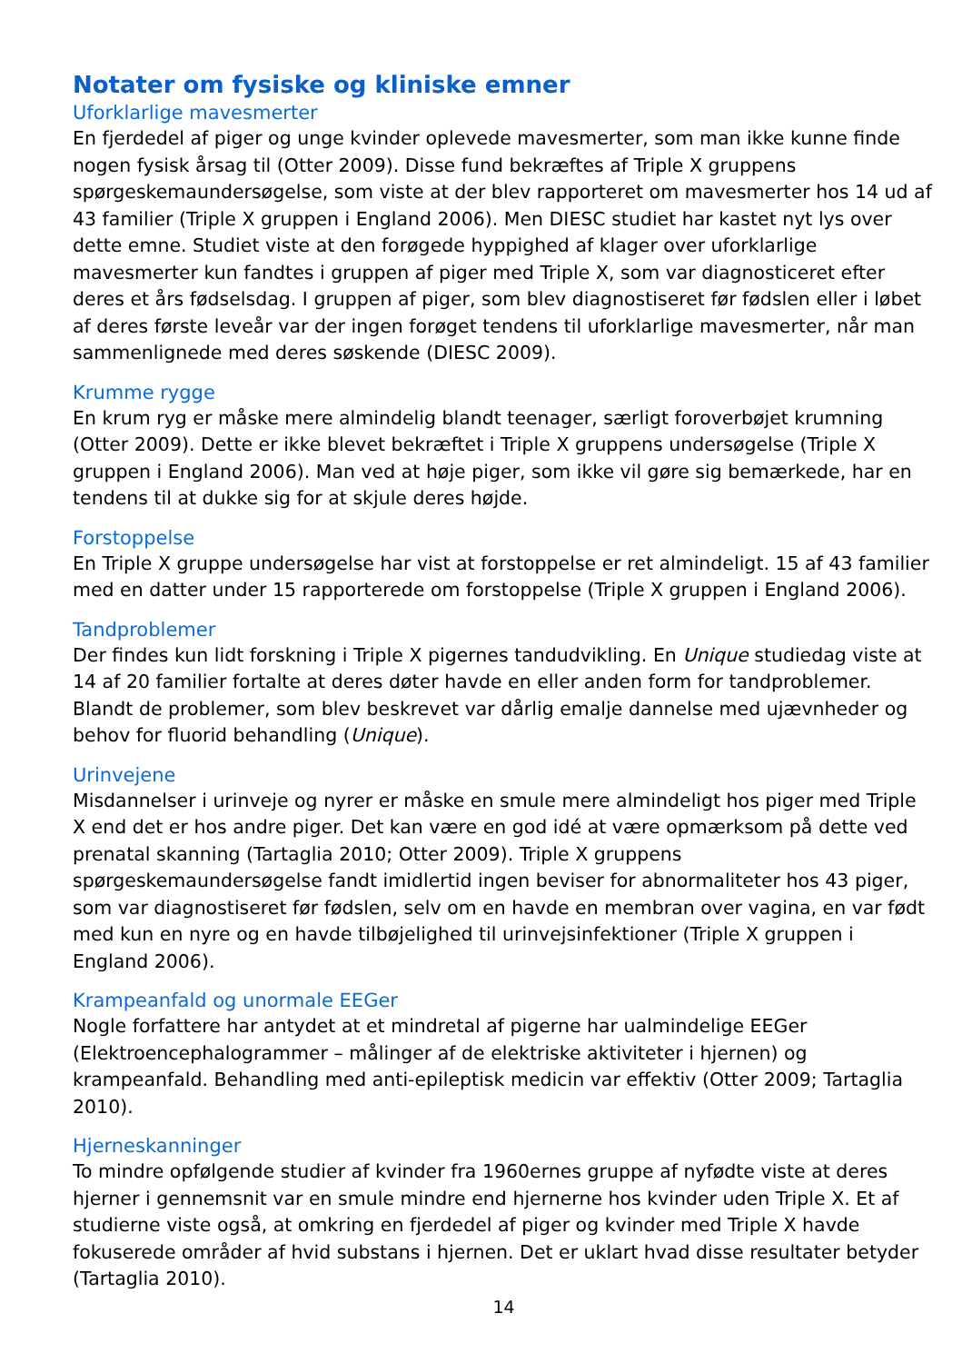Notater om fysiske og kliniske emner
Uforklarlige mavesmerter
En fjerdedel af piger og unge kvinder oplevede mavesmerter, som man ikke kunne finde nogen fysisk årsag til (Otter 2009). Disse fund bekræftes af Triple X gruppens spørgeskemaundersøgelse, som viste at der blev rapporteret om mavesmerter hos 14 ud af 43 familier (Triple X gruppen i England 2006). Men DIESC studiet har kastet nyt lys over dette emne. Studiet viste at den forøgede hyppighed af klager over uforklarlige mavesmerter kun fandtes i gruppen af piger med Triple X, som var diagnosticeret efter deres et års fødselsdag. I gruppen af piger, som blev diagnostiseret før fødslen eller i løbet af deres første leveår var der ingen forøget tendens til uforklarlige mavesmerter, når man sammenlignede med deres søskende (DIESC 2009).
Krumme rygge
En krum ryg er måske mere almindelig blandt teenager, særligt foroverbøjet krumning (Otter 2009). Dette er ikke blevet bekræftet i Triple X gruppens undersøgelse (Triple X gruppen i England 2006). Man ved at høje piger, som ikke vil gøre sig bemærkede, har en tendens til at dukke sig for at skjule deres højde.
Forstoppelse
En Triple X gruppe undersøgelse har vist at forstoppelse er ret almindeligt. 15 af 43 familier med en datter under 15 rapporterede om forstoppelse (Triple X gruppen i England 2006).
Tandproblemer
Der findes kun lidt forskning i Triple X pigernes tandudvikling. En Unique studiedag viste at 14 af 20 familier fortalte at deres døter havde en eller anden form for tandproblemer. Blandt de problemer, som blev beskrevet var dårlig emalje dannelse med ujævnheder og behov for fluorid behandling (Unique).
Urinvejene
Misdannelser i urinveje og nyrer er måske en smule mere almindeligt hos piger med Triple X end det er hos andre piger. Det kan være en god idé at være opmærksom på dette ved prenatal skanning (Tartaglia 2010; Otter 2009). Triple X gruppens spørgeskemaundersøgelse fandt imidlertid ingen beviser for abnormaliteter hos 43 piger, som var diagnostiseret før fødslen, selv om en havde en membran over vagina, en var født med kun en nyre og en havde tilbøjelighed til urinvejsinfektioner (Triple X gruppen i England 2006).
Krampeanfald og unormale EEGer
Nogle forfattere har antydet at et mindretal af pigerne har ualmindelige EEGer (Elektroencephalogrammer – målinger af de elektriske aktiviteter i hjernen) og krampeanfald. Behandling med anti-epileptisk medicin var effektiv (Otter 2009; Tartaglia 2010).
Hjerneskanninger
To mindre opfølgende studier af kvinder fra 1960ernes gruppe af nyfødte viste at deres hjerner i gennemsnit var en smule mindre end hjernerne hos kvinder uden Triple X. Et af studierne viste også, at omkring en fjerdedel af piger og kvinder med Triple X havde fokuserede områder af hvid substans i hjernen. Det er uklart hvad disse resultater betyder (Tartaglia 2010).
14